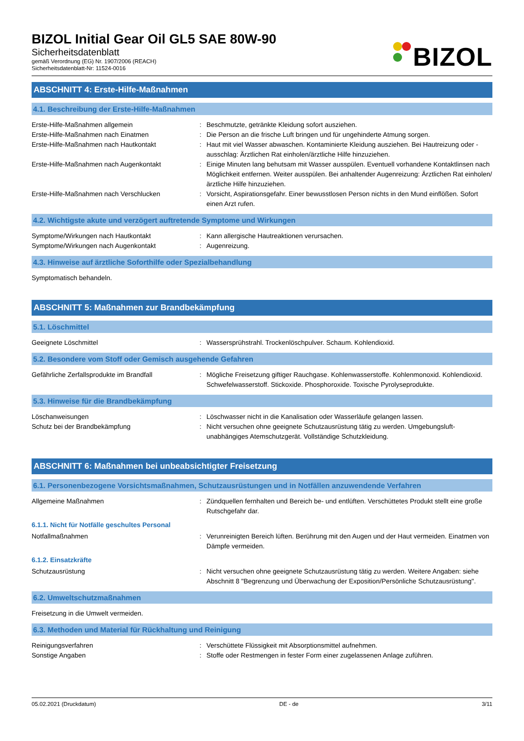BIZOL Initial Gear Oil GL5 SAE 80W-90
Sicherheitsdatenblatt
gemäß Verordnung (EG) Nr. 1907/2006 (REACH)
Sicherheitsdatenblatt-Nr: 11524-0016
BIZOL
ABSCHNITT 4: Erste-Hilfe-Maßnahmen
4.1. Beschreibung der Erste-Hilfe-Maßnahmen
Erste-Hilfe-Maßnahmen allgemein : Beschmutzte, getränkte Kleidung sofort ausziehen.
Erste-Hilfe-Maßnahmen nach Einatmen : Die Person an die frische Luft bringen und für ungehinderte Atmung sorgen.
Erste-Hilfe-Maßnahmen nach Hautkontakt : Haut mit viel Wasser abwaschen. Kontaminierte Kleidung ausziehen. Bei Hautreizung oder -ausschlag: Ärztlichen Rat einholen/ärztliche Hilfe hinzuziehen.
Erste-Hilfe-Maßnahmen nach Augenkontakt : Einige Minuten lang behutsam mit Wasser ausspülen. Eventuell vorhandene Kontaktlinsen nach Möglichkeit entfernen. Weiter ausspülen. Bei anhaltender Augenreizung: Ärztlichen Rat einholen/ärztliche Hilfe hinzuziehen.
Erste-Hilfe-Maßnahmen nach Verschlucken : Vorsicht, Aspirationsgefahr. Einer bewusstlosen Person nichts in den Mund einflößen. Sofort einen Arzt rufen.
4.2. Wichtigste akute und verzögert auftretende Symptome und Wirkungen
Symptome/Wirkungen nach Hautkontakt : Kann allergische Hautreaktionen verursachen.
Symptome/Wirkungen nach Augenkontakt : Augenreizung.
4.3. Hinweise auf ärztliche Soforthilfe oder Spezialbehandlung
Symptomatisch behandeln.
ABSCHNITT 5: Maßnahmen zur Brandbekämpfung
5.1. Löschmittel
Geeignete Löschmittel : Wassersprühstrahl. Trockenlöschpulver. Schaum. Kohlendioxid.
5.2. Besondere vom Stoff oder Gemisch ausgehende Gefahren
Gefährliche Zerfallsprodukte im Brandfall : Mögliche Freisetzung giftiger Rauchgase. Kohlenwasserstoffe. Kohlenmonoxid. Kohlendioxid. Schwefelwasserstoff. Stickoxide. Phosphoroxide. Toxische Pyrolyseprodukte.
5.3. Hinweise für die Brandbekämpfung
Löschanweisungen : Löschwasser nicht in die Kanalisation oder Wasserläufe gelangen lassen.
Schutz bei der Brandbekämpfung : Nicht versuchen ohne geeignete Schutzausrüstung tätig zu werden. Umgebungsluft-unabhängiges Atemschutzgerät. Vollständige Schutzkleidung.
ABSCHNITT 6: Maßnahmen bei unbeabsichtigter Freisetzung
6.1. Personenbezogene Vorsichtsmaßnahmen, Schutzausrüstungen und in Notfällen anzuwendende Verfahren
Allgemeine Maßnahmen : Zündquellen fernhalten und Bereich be- und entlüften. Verschüttetes Produkt stellt eine große Rutschgefahr dar.
6.1.1. Nicht für Notfälle geschultes Personal
Notfallmaßnahmen : Verunreinigten Bereich lüften. Berührung mit den Augen und der Haut vermeiden. Einatmen von Dämpfe vermeiden.
6.1.2. Einsatzkräfte
Schutzausrüstung : Nicht versuchen ohne geeignete Schutzausrüstung tätig zu werden. Weitere Angaben: siehe Abschnitt 8 "Begrenzung und Überwachung der Exposition/Persönliche Schutzausrüstung".
6.2. Umweltschutzmaßnahmen
Freisetzung in die Umwelt vermeiden.
6.3. Methoden und Material für Rückhaltung und Reinigung
Reinigungsverfahren : Verschüttete Flüssigkeit mit Absorptionsmittel aufnehmen.
Sonstige Angaben : Stoffe oder Restmengen in fester Form einer zugelassenen Anlage zuführen.
05.02.2021 (Druckdatum) DE - de 3/11